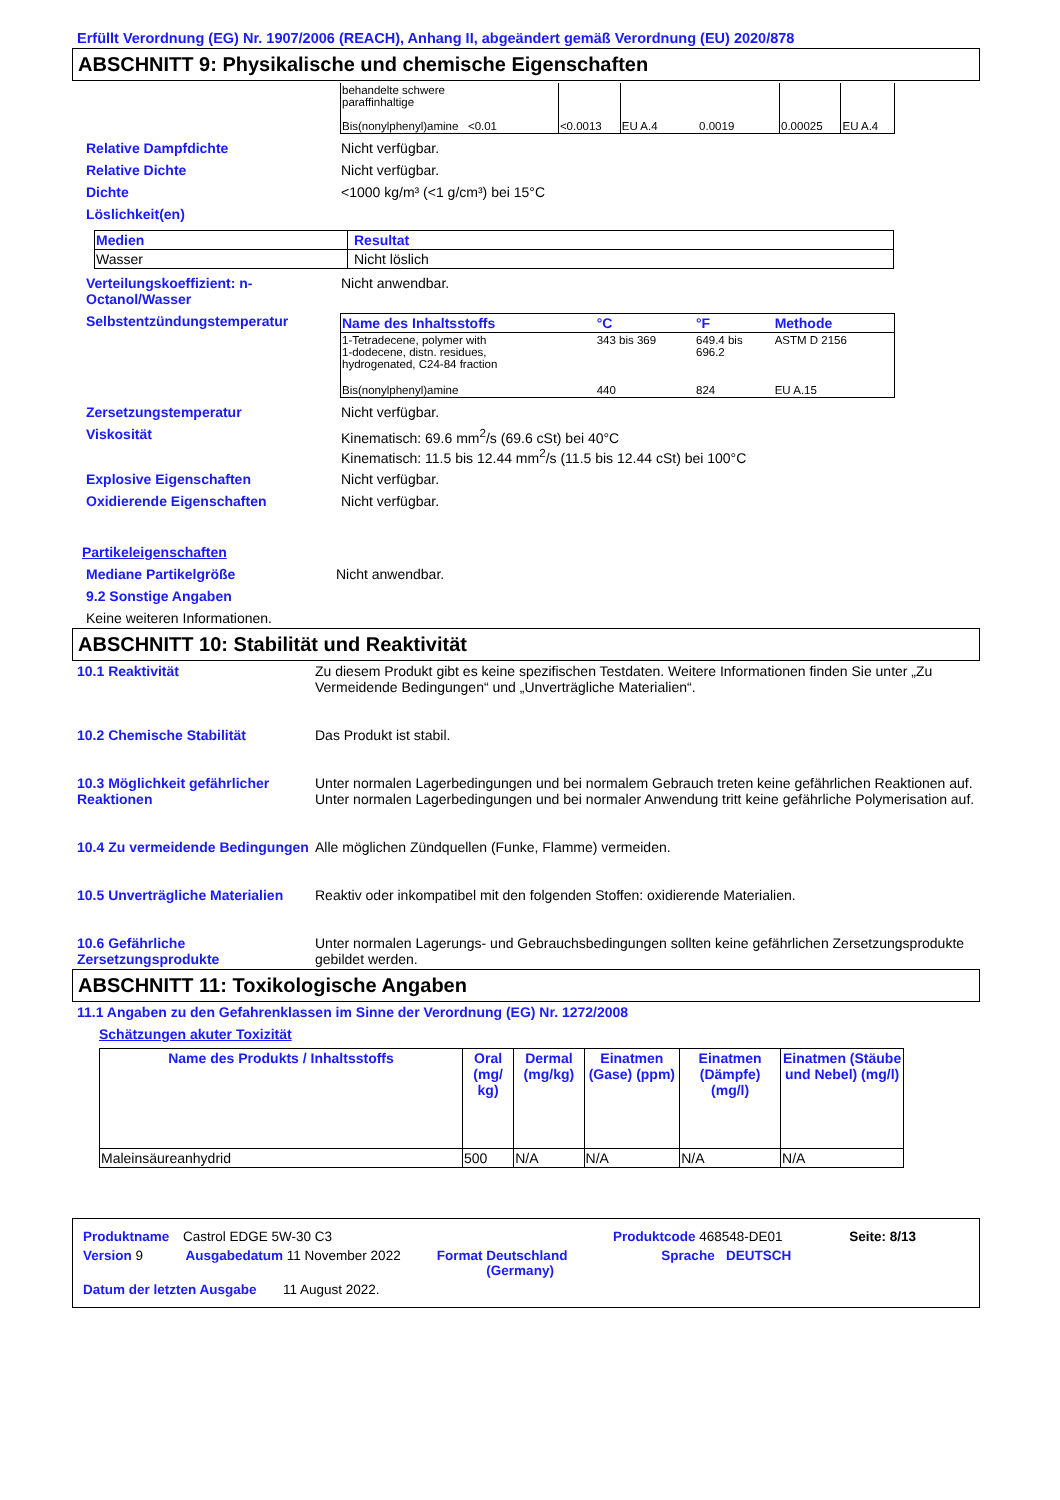Erfüllt Verordnung (EG) Nr. 1907/2006 (REACH), Anhang II, abgeändert gemäß Verordnung (EU) 2020/878
ABSCHNITT 9: Physikalische und chemische Eigenschaften
| behandelte schwere paraffinhaltige Bis(nonylphenyl)amine <0.01 | <0.0013 | EU A.4 0.0019 | 0.00025 | EU A.4 |
Relative Dampfdichte Nicht verfügbar.
Relative Dichte Nicht verfügbar.
Dichte <1000 kg/m³ (<1 g/cm³) bei 15°C
Löslichkeit(en)
| Medien | Resultat |
| --- | --- |
| Wasser | Nicht löslich |
Verteilungskoeffizient: n-Octanol/Wasser
Nicht anwendbar.
Selbstentzündungstemperatur
| Name des Inhaltsstoffs | °C | °F | Methode |
| --- | --- | --- | --- |
| 1-Tetradecene, polymer with 1-dodecene, distn. residues, hydrogenated, C24-84 fraction | 343 bis 369 | 649.4 bis 696.2 | ASTM D 2156 |
| Bis(nonylphenyl)amine | 440 | 824 | EU A.15 |
Zersetzungstemperatur Nicht verfügbar.
Viskosität Kinematisch: 69.6 mm<sup>2</sup>/s (69.6 cSt) bei 40°C
Kinematisch: 11.5 bis 12.44 mm<sup>2</sup>/s (11.5 bis 12.44 cSt) bei 100°C
Explosive Eigenschaften Nicht verfügbar.
Oxidierende Eigenschaften Nicht verfügbar.
Partikeleigenschaften
Mediane Partikelgröße Nicht anwendbar.
9.2 Sonstige Angaben
Keine weiteren Informationen.
ABSCHNITT 10: Stabilität und Reaktivität
10.1 Reaktivität Zu diesem Produkt gibt es keine spezifischen Testdaten. Weitere Informationen finden Sie unter „Zu Vermeidende Bedingungen“ und „Unverträgliche Materialien“.
10.2 Chemische Stabilität Das Produkt ist stabil.
10.3 Möglichkeit gefährlicher Reaktionen
Unter normalen Lagerbedingungen und bei normalem Gebrauch treten keine gefährlichen Reaktionen auf.
Unter normalen Lagerbedingungen und bei normaler Anwendung tritt keine gefährliche Polymerisation auf.
10.4 Zu vermeidende Bedingungen
Alle möglichen Zündquellen (Funke, Flamme) vermeiden.
10.5 Unverträgliche Materialien
Reaktiv oder inkompatibel mit den folgenden Stoffen: oxidierende Materialien.
10.6 Gefährliche Zersetzungsprodukte
Unter normalen Lagerungs- und Gebrauchsbedingungen sollten keine gefährlichen Zersetzungsprodukte gebildet werden.
ABSCHNITT 11: Toxikologische Angaben
11.1 Angaben zu den Gefahrenklassen im Sinne der Verordnung (EG) Nr. 1272/2008
Schätzungen akuter Toxizität
| Name des Produkts / Inhaltsstoffs | Oral (mg/ kg) | Dermal (mg/kg) | Einatmen (Gase) (ppm) | Einatmen (Dämpfe) (mg/l) | Einatmen (Stäube und Nebel) (mg/l) |
| --- | --- | --- | --- | --- | --- |
| Maleinsäureanhydrid | 500 | N/A | N/A | N/A | N/A |
Produktname Castrol EDGE 5W-30 C3 Produktcode 468548-DE01 Seite: 8/13
Version 9 Ausgabedatum 11 November 2022 Format Deutschland
(Germany) Sprache DEUTSCH
Datum der letzten Ausgabe 11 August 2022.